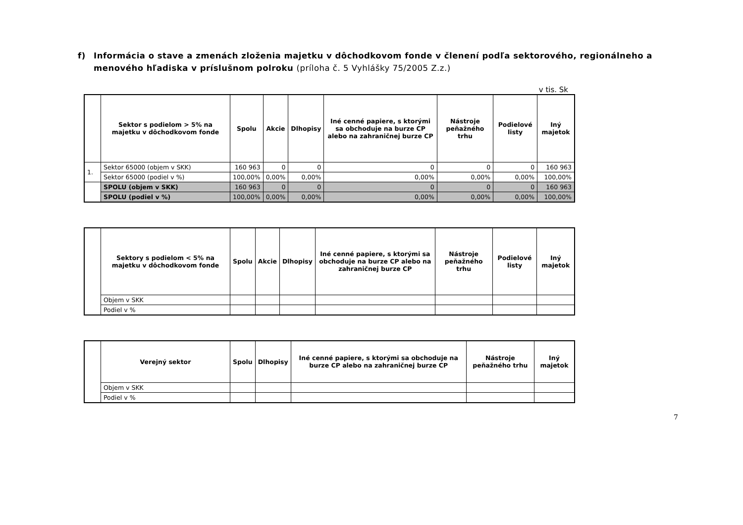f) Informácia o stave a zmenách zloženia majetku v dôchodkovom fonde v členení podľa sektorového, regionálneho a menového hľadiska v príslušnom polroku (príloha č. 5 Vyhlášky 75/2005 Z.z.)
v tis. Sk
| | Sektor s podielom > 5% na majetku v dôchodkovom fonde | Spolu | Akcie | Dlhopisy | Iné cenné papiere, s ktorými sa obchoduje na burze CP alebo na zahraničnej burze CP | Nástroje peňažného trhu | Podielové listy | Iný majetok |
| --- | --- | --- | --- | --- | --- | --- | --- | --- |
| 1. | Sektor 65000 (objem v SKK) | 160 963 | 0 | 0 | 0 | 0 | 0 | 160 963 |
| | Sektor 65000 (podiel v %) | 100,00% | 0,00% | 0,00% | 0,00% | 0,00% | 0,00% | 100,00% |
| | SPOLU (objem v SKK) | 160 963 | 0 | 0 | 0 | 0 | 0 | 160 963 |
| | SPOLU (podiel v %) | 100,00% | 0,00% | 0,00% | 0,00% | 0,00% | 0,00% | 100,00% |
| | Sektory s podielom < 5% na majetku v dôchodkovom fonde | Spolu | Akcie | Dlhopisy | Iné cenné papiere, s ktorými sa obchoduje na burze CP alebo na zahraničnej burze CP | Nástroje peňažného trhu | Podielové listy | Iný majetok |
| --- | --- | --- | --- | --- | --- | --- | --- | --- |
| | Objem v SKK | | | | | | | |
| | Podiel v % | | | | | | | |
| | Verejný sektor | Spolu | Dlhopisy | Iné cenné papiere, s ktorými sa obchoduje na burze CP alebo na zahraničnej burze CP | Nástroje peňažného trhu | Iný majetok |
| --- | --- | --- | --- | --- | --- | --- |
| | Objem v SKK | | | | | |
| | Podiel v % | | | | | |
7